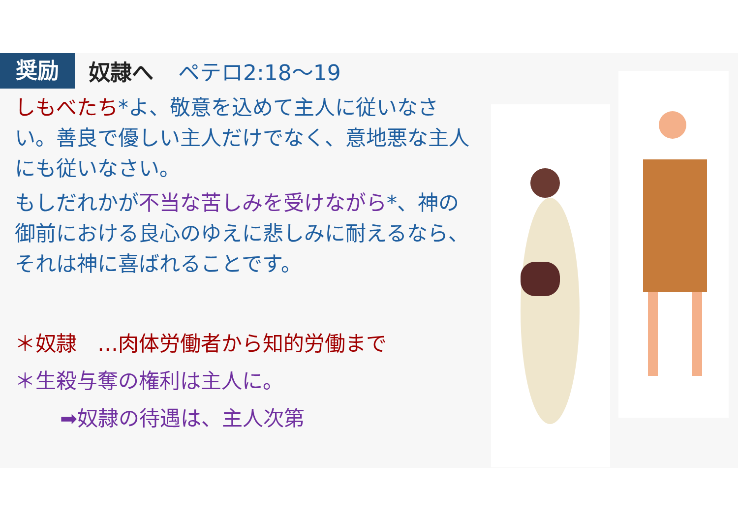奨励
奴隷へ ペテロ2:18〜19
しもべたち*よ、敬意を込めて主人に従いなさい。善良で優しい主人だけでなく、意地悪な主人にも従いなさい。
もしだれかが不当な苦しみを受けながら*、神の御前における良心のゆえに悲しみに耐えるなら、それは神に喜ばれることです。
＊奴隷　…肉体労働者から知的労働まで
＊生殺与奪の権利は主人に。
➡奴隷の待遇は、主人次第